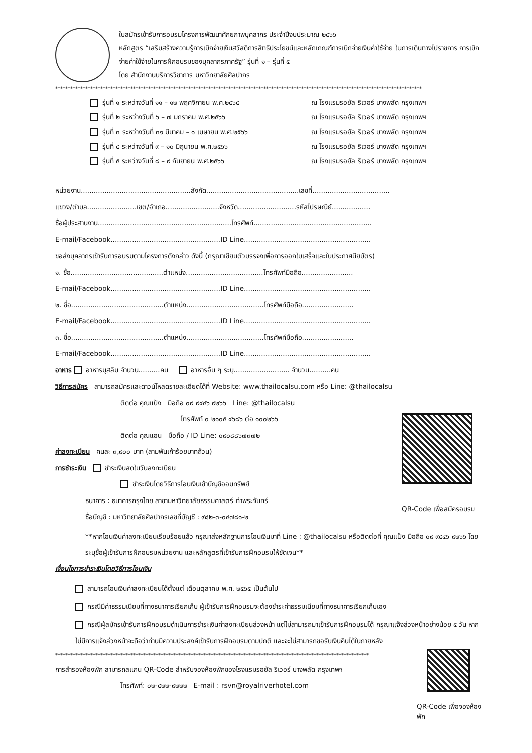ใบสมัครเข้ารับการอบรมโครงการพัฒนาศักยภาพบุคลากร ประจำปีงบประมาณ ๒๕๖๖
หลักสูตร “เสริมสร้างความรู้การเบิกจ่ายเงินสวัสดิการสิทธิประโยชน์และหลักเกณฑ์การเบิกจ่ายเงินค่าใช้จ่าย ในการเดินทางไปราชการ การเบิกจ่ายค่าใช้จ่ายในการฝึกอบรมของบุคลากรภาครัฐ” รุ่นที่ ๑ – รุ่นที่ ๕
โดย สำนักงานบริการวิชาการ มหาวิทยาลัยศิลปากร
**************************************************************************************************************************************************
รุ่นที่ ๑ ระหว่างวันที่ ๑๑ – ๑๒ พฤศจิกายน พ.ศ.๒๕๖๕ ณ โรงแรมรอยัล ริเวอร์ บางพลัด กรุงเทพฯ
รุ่นที่ ๒ ระหว่างวันที่ ๖ – ๗ มกราคม พ.ศ.๒๕๖๖ ณ โรงแรมรอยัล ริเวอร์ บางพลัด กรุงเทพฯ
รุ่นที่ ๓ ระหว่างวันที่ ๓๑ มีนาคม – ๑ เมษายน พ.ศ.๒๕๖๖ ณ โรงแรมรอยัล ริเวอร์ บางพลัด กรุงเทพฯ
รุ่นที่ ๔ ระหว่างวันที่ ๙ – ๑๐ มิถุนายน พ.ศ.๒๕๖๖ ณ โรงแรมรอยัล ริเวอร์ บางพลัด กรุงเทพฯ
รุ่นที่ ๕ ระหว่างวันที่ ๘ – ๙ กันยายน พ.ศ.๒๕๖๖ ณ โรงแรมรอยัล ริเวอร์ บางพลัด กรุงเทพฯ
หน่วยงาน...................................................สังกัด...........................................เลขที่....................................
แขวง/ตำบล.......................เขต/อำเภอ.........................จังหวัด...........................รหัสไปรษณีย์..................
ชื่อผู้ประสานงาน..............................................................โทรศัพท์.......................................................
E-mail/Facebook...................................................ID Line...........................................................
ขอส่งบุคลากรเข้ารับการอบรมตามโครงการดังกล่าว ดังนี้ (กรุณาเขียนตัวบรรจงเพื่อการออกใบเสร็จและใบประกาศนียบัตร)
๑. ชื่อ...........................................ตำแหน่ง....................................โทรศัพท์มือถือ........................
E-mail/Facebook...................................................ID Line...........................................................
๒. ชื่อ...........................................ตำแหน่ง....................................โทรศัพท์มือถือ........................
E-mail/Facebook...................................................ID Line...........................................................
๓. ชื่อ...........................................ตำแหน่ง....................................โทรศัพท์มือถือ........................
E-mail/Facebook...................................................ID Line...........................................................
อาหาร อาหารมุสลิม จำนวน..........คน อาหารอื่น ๆ ระบุ.......................... จำนวน..........คน
วิธีการสมัคร สามารถสมัครและดาวน์โหลดรายละเอียดได้ที่ Website: www.thailocalsu.com หรือ Line: @thailocalsu
ติดต่อ คุณแป้ง มือถือ ๐๙ ๙๔๔๖ ๙๒๖๖ Line: @thailocalsu
โทรศัพท์ ๐ ๒๑๐๕ ๔๖๘๖ ต่อ ๑๐๐๒๖๖
ติดต่อ คุณแอน มือถือ / ID Line: ๐๙๐๘๘๖๗๓๗๒
ค่าลงทะเบียน คนละ ๓,๙๐๐ บาท (สามพันเก้าร้อยบาทถ้วน)
การชำระเงิน ชำระเงินสดในวันลงทะเบียน
ชำระเงินโดยวิธีการโอนเงินเข้าบัญชีออมทรัพย์
ธนาคาร : ธนาคารกรุงไทย สาขามหาวิทยาลัยธรรมศาสตร์ ท่าพระจันทร์
ชื่อบัญชี : มหาวิทยาลัยศิลปากรเลขที่บัญชี : ๙๘๒-๓-๐๔๗๘๑-๒
QR-Code เพื่อสมัครอบรม
**หากโอนเงินค่าลงทะเบียนเรียบร้อยแล้ว กรุณาส่งหลักฐานการโอนเงินมาที่ Line : @thailocalsu หรือติดต่อที่ คุณแป้ง มือถือ ๐๙ ๙๔๔๖ ๙๒๖๖ โดยระบุชื่อผู้เข้ารับการฝึกอบรมหน่วยงาน และหลักสูตรที่เข้ารับการฝึกอบรมให้ชัดเจน**
เงื่อนไขการชำระเงินโดยวิธีการโอนเงิน
สามารถโอนเงินค่าลงทะเบียนได้ตั้งแต่ เดือนตุลาคม พ.ศ. ๒๕๖๕ เป็นต้นไป
กรณีมีค่าธรรมเนียมที่ทางธนาคารเรียกเก็บ ผู้เข้ารับการฝึกอบรมจะต้องชำระค่าธรรมเนียมที่ทางธนาคารเรียกเก็บเอง
กรณีผู้สมัครเข้ารับการฝึกอบรมดำเนินการชำระเงินค่าลงทะเบียนล่วงหน้า แต่ไม่สามารถมาเข้ารับการฝึกอบรมได้ กรุณาแจ้งล่วงหน้าอย่างน้อย ๕ วัน หากไม่มีการแจ้งล่วงหน้าจะถือว่าท่านมีความประสงค์เข้ารับการฝึกอบรมตามปกติ และจะไม่สามารถขอรับเงินคืนได้ในภายหลัง
*****************************************************************************************************************************
การสำรองห้องพัก สามารถสแกน QR-Code สำหรับจองห้องพักของโรงแรมรอยัล ริเวอร์ บางพลัด กรุงเทพฯ
โทรศัพท์: ๐๒-๔๒๒-๙๒๒๒ E-mail : rsvn@royalriverhotel.com
QR-Code เพื่อจองห้องพัก